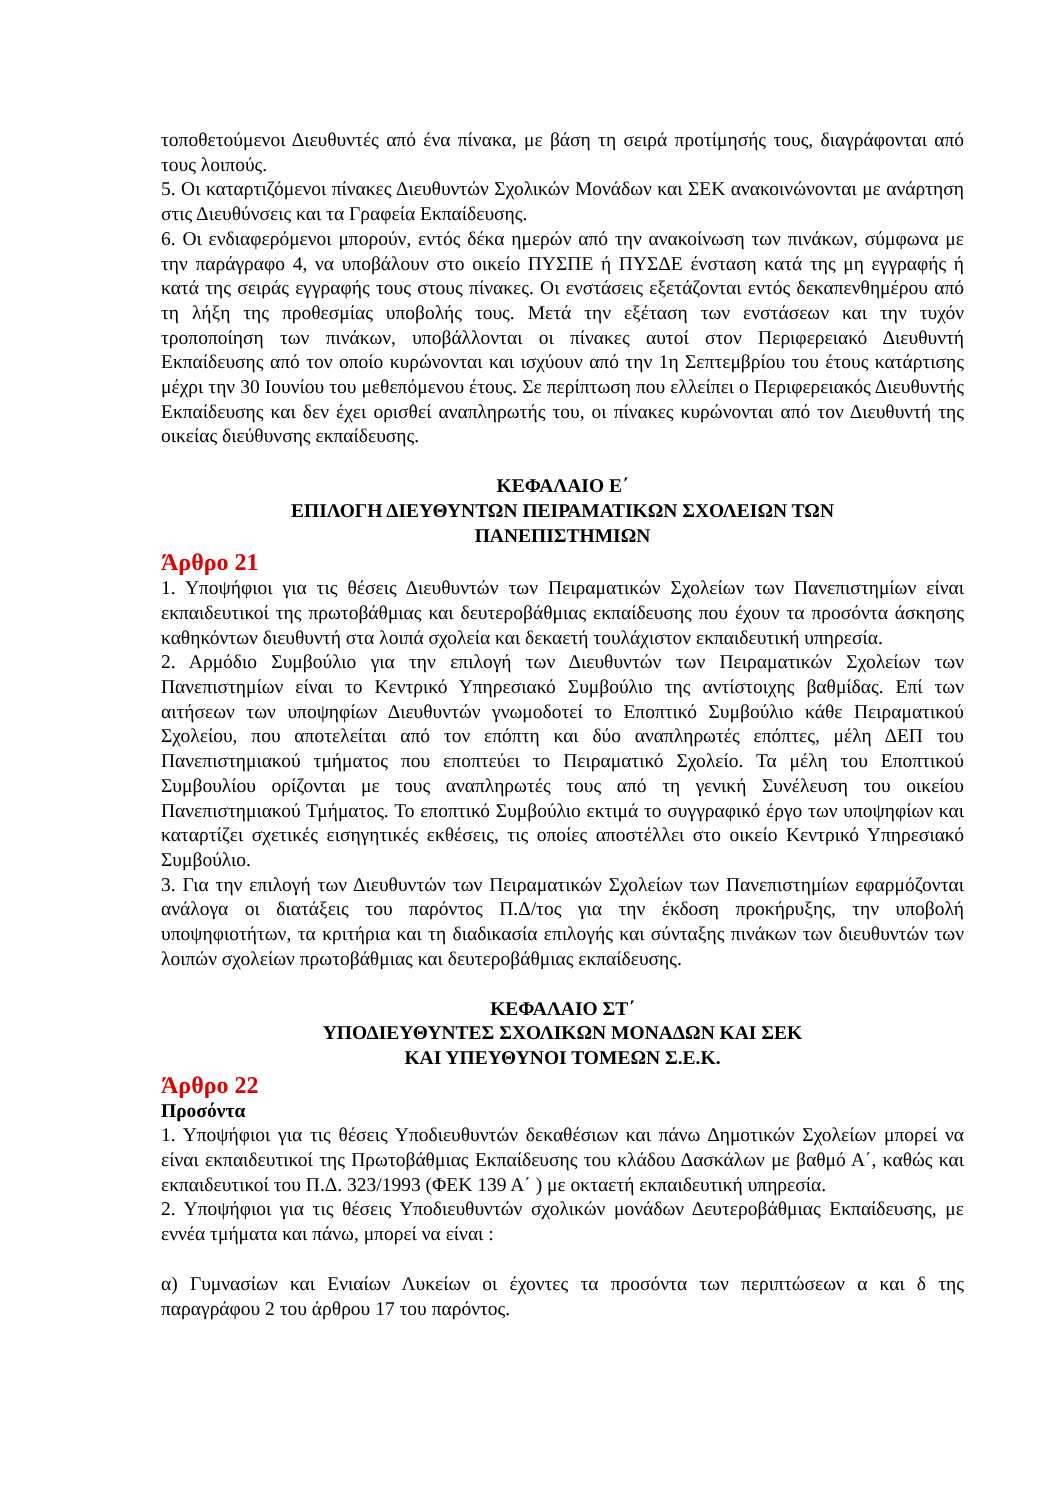τοποθετούμενοι Διευθυντές από ένα πίνακα, με βάση τη σειρά προτίμησής τους, διαγράφονται από τους λοιπούς.
5. Οι καταρτιζόμενοι πίνακες Διευθυντών Σχολικών Μονάδων και ΣΕΚ ανακοινώνονται με ανάρτηση στις Διευθύνσεις και τα Γραφεία Εκπαίδευσης.
6. Οι ενδιαφερόμενοι μπορούν, εντός δέκα ημερών από την ανακοίνωση των πινάκων, σύμφωνα με την παράγραφο 4, να υποβάλουν στο οικείο ΠΥΣΠΕ ή ΠΥΣΔΕ ένσταση κατά της μη εγγραφής ή κατά της σειράς εγγραφής τους στους πίνακες. Οι ενστάσεις εξετάζονται εντός δεκαπενθημέρου από τη λήξη της προθεσμίας υποβολής τους. Μετά την εξέταση των ενστάσεων και την τυχόν τροποποίηση των πινάκων, υποβάλλονται οι πίνακες αυτοί στον Περιφερειακό Διευθυντή Εκπαίδευσης από τον οποίο κυρώνονται και ισχύουν από την 1η Σεπτεμβρίου του έτους κατάρτισης μέχρι την 30 Ιουνίου του μεθεπόμενου έτους. Σε περίπτωση που ελλείπει ο Περιφερειακός Διευθυντής Εκπαίδευσης και δεν έχει ορισθεί αναπληρωτής του, οι πίνακες κυρώνονται από τον Διευθυντή της οικείας διεύθυνσης εκπαίδευσης.
ΚΕΦΑΛΑΙΟ Ε΄
ΕΠΙΛΟΓΗ ΔΙΕΥΘΥΝΤΩΝ ΠΕΙΡΑΜΑΤΙΚΩΝ ΣΧΟΛΕΙΩΝ ΤΩΝ
ΠΑΝΕΠΙΣΤΗΜΙΩΝ
Άρθρο 21
1. Υποψήφιοι για τις θέσεις Διευθυντών των Πειραματικών Σχολείων των Πανεπιστημίων είναι εκπαιδευτικοί της πρωτοβάθμιας και δευτεροβάθμιας εκπαίδευσης που έχουν τα προσόντα άσκησης καθηκόντων διευθυντή στα λοιπά σχολεία και δεκαετή τουλάχιστον εκπαιδευτική υπηρεσία.
2. Αρμόδιο Συμβούλιο για την επιλογή των Διευθυντών των Πειραματικών Σχολείων των Πανεπιστημίων είναι το Κεντρικό Υπηρεσιακό Συμβούλιο της αντίστοιχης βαθμίδας. Επί των αιτήσεων των υποψηφίων Διευθυντών γνωμοδοτεί το Εποπτικό Συμβούλιο κάθε Πειραματικού Σχολείου, που αποτελείται από τον επόπτη και δύο αναπληρωτές επόπτες, μέλη ΔΕΠ του Πανεπιστημιακού τμήματος που εποπτεύει το Πειραματικό Σχολείο. Τα μέλη του Εποπτικού Συμβουλίου ορίζονται με τους αναπληρωτές τους από τη γενική Συνέλευση του οικείου Πανεπιστημιακού Τμήματος. Το εποπτικό Συμβούλιο εκτιμά το συγγραφικό έργο των υποψηφίων και καταρτίζει σχετικές εισηγητικές εκθέσεις, τις οποίες αποστέλλει στο οικείο Κεντρικό Υπηρεσιακό Συμβούλιο.
3. Για την επιλογή των Διευθυντών των Πειραματικών Σχολείων των Πανεπιστημίων εφαρμόζονται ανάλογα οι διατάξεις του παρόντος Π.Δ/τος για την έκδοση προκήρυξης, την υποβολή υποψηφιοτήτων, τα κριτήρια και τη διαδικασία επιλογής και σύνταξης πινάκων των διευθυντών των λοιπών σχολείων πρωτοβάθμιας και δευτεροβάθμιας εκπαίδευσης.
ΚΕΦΑΛΑΙΟ ΣΤ΄
ΥΠΟΔΙΕΥΘΥΝΤΕΣ ΣΧΟΛΙΚΩΝ ΜΟΝΑΔΩΝ ΚΑΙ ΣΕΚ
ΚΑΙ ΥΠΕΥΘΥΝΟΙ ΤΟΜΕΩΝ Σ.Ε.Κ.
Άρθρο 22
Προσόντα
1. Υποψήφιοι για τις θέσεις Υποδιευθυντών δεκαθέσιων και πάνω Δημοτικών Σχολείων μπορεί να είναι εκπαιδευτικοί της Πρωτοβάθμιας Εκπαίδευσης του κλάδου Δασκάλων με βαθμό Α΄, καθώς και εκπαιδευτικοί του Π.Δ. 323/1993 (ΦΕΚ 139 Α΄ ) με οκταετή εκπαιδευτική υπηρεσία.
2. Υποψήφιοι για τις θέσεις Υποδιευθυντών σχολικών μονάδων Δευτεροβάθμιας Εκπαίδευσης, με εννέα τμήματα και πάνω, μπορεί να είναι :
α) Γυμνασίων και Ενιαίων Λυκείων οι έχοντες τα προσόντα των περιπτώσεων α και δ της παραγράφου 2 του άρθρου 17 του παρόντος.